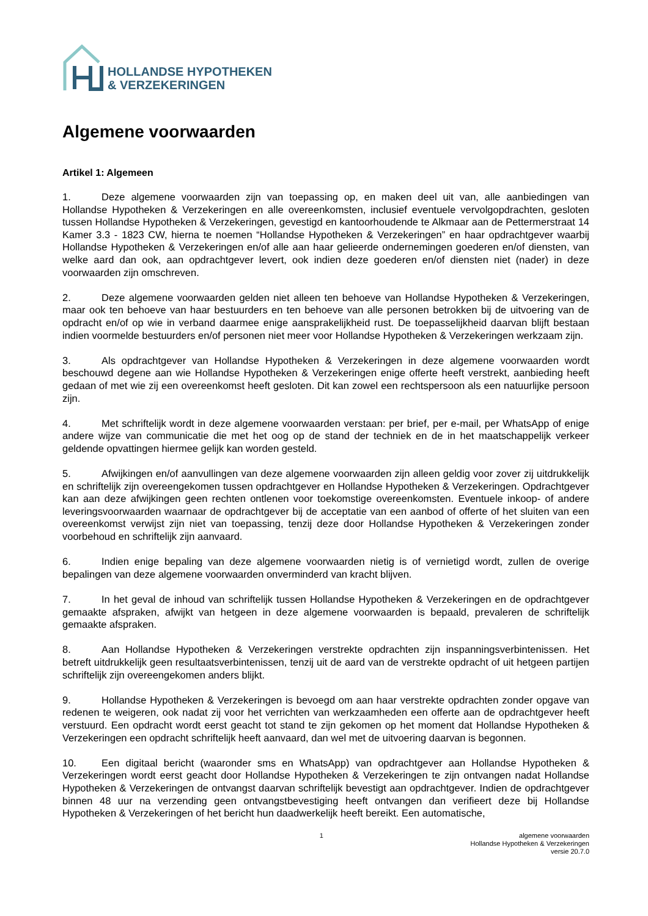HOLLANDSE HYPOTHEKEN
& VERZEKERINGEN
Algemene voorwaarden
Artikel 1: Algemeen
1. Deze algemene voorwaarden zijn van toepassing op, en maken deel uit van, alle aanbiedingen van Hollandse Hypotheken & Verzekeringen en alle overeenkomsten, inclusief eventuele vervolgopdrachten, gesloten tussen Hollandse Hypotheken & Verzekeringen, gevestigd en kantoorhoudende te Alkmaar aan de Pettermerstraat 14 Kamer 3.3 - 1823 CW, hierna te noemen “Hollandse Hypotheken & Verzekeringen” en haar opdrachtgever waarbij Hollandse Hypotheken & Verzekeringen en/of alle aan haar gelieerde ondernemingen goederen en/of diensten, van welke aard dan ook, aan opdrachtgever levert, ook indien deze goederen en/of diensten niet (nader) in deze voorwaarden zijn omschreven.
2. Deze algemene voorwaarden gelden niet alleen ten behoeve van Hollandse Hypotheken & Verzekeringen, maar ook ten behoeve van haar bestuurders en ten behoeve van alle personen betrokken bij de uitvoering van de opdracht en/of op wie in verband daarmee enige aansprakelijkheid rust. De toepasselijkheid daarvan blijft bestaan indien voormelde bestuurders en/of personen niet meer voor Hollandse Hypotheken & Verzekeringen werkzaam zijn.
3. Als opdrachtgever van Hollandse Hypotheken & Verzekeringen in deze algemene voorwaarden wordt beschouwd degene aan wie Hollandse Hypotheken & Verzekeringen enige offerte heeft verstrekt, aanbieding heeft gedaan of met wie zij een overeenkomst heeft gesloten. Dit kan zowel een rechtspersoon als een natuurlijke persoon zijn.
4. Met schriftelijk wordt in deze algemene voorwaarden verstaan: per brief, per e-mail, per WhatsApp of enige andere wijze van communicatie die met het oog op de stand der techniek en de in het maatschappelijk verkeer geldende opvattingen hiermee gelijk kan worden gesteld.
5. Afwijkingen en/of aanvullingen van deze algemene voorwaarden zijn alleen geldig voor zover zij uitdrukkelijk en schriftelijk zijn overeengekomen tussen opdrachtgever en Hollandse Hypotheken & Verzekeringen. Opdrachtgever kan aan deze afwijkingen geen rechten ontlenen voor toekomstige overeenkomsten. Eventuele inkoop- of andere leveringsvoorwaarden waarnaar de opdrachtgever bij de acceptatie van een aanbod of offerte of het sluiten van een overeenkomst verwijst zijn niet van toepassing, tenzij deze door Hollandse Hypotheken & Verzekeringen zonder voorbehoud en schriftelijk zijn aanvaard.
6. Indien enige bepaling van deze algemene voorwaarden nietig is of vernietigd wordt, zullen de overige bepalingen van deze algemene voorwaarden onverminderd van kracht blijven.
7. In het geval de inhoud van schriftelijk tussen Hollandse Hypotheken & Verzekeringen en de opdrachtgever gemaakte afspraken, afwijkt van hetgeen in deze algemene voorwaarden is bepaald, prevaleren de schriftelijk gemaakte afspraken.
8. Aan Hollandse Hypotheken & Verzekeringen verstrekte opdrachten zijn inspanningsverbintenissen. Het betreft uitdrukkelijk geen resultaatsverbintenissen, tenzij uit de aard van de verstrekte opdracht of uit hetgeen partijen schriftelijk zijn overeengekomen anders blijkt.
9. Hollandse Hypotheken & Verzekeringen is bevoegd om aan haar verstrekte opdrachten zonder opgave van redenen te weigeren, ook nadat zij voor het verrichten van werkzaamheden een offerte aan de opdrachtgever heeft verstuurd. Een opdracht wordt eerst geacht tot stand te zijn gekomen op het moment dat Hollandse Hypotheken & Verzekeringen een opdracht schriftelijk heeft aanvaard, dan wel met de uitvoering daarvan is begonnen.
10. Een digitaal bericht (waaronder sms en WhatsApp) van opdrachtgever aan Hollandse Hypotheken & Verzekeringen wordt eerst geacht door Hollandse Hypotheken & Verzekeringen te zijn ontvangen nadat Hollandse Hypotheken & Verzekeringen de ontvangst daarvan schriftelijk bevestigt aan opdrachtgever. Indien de opdrachtgever binnen 48 uur na verzending geen ontvangstbevestiging heeft ontvangen dan verifieert deze bij Hollandse Hypotheken & Verzekeringen of het bericht hun daadwerkelijk heeft bereikt. Een automatische,
1 algemene voorwaarden
Hollandse Hypotheken & Verzekeringen
versie 20.7.0